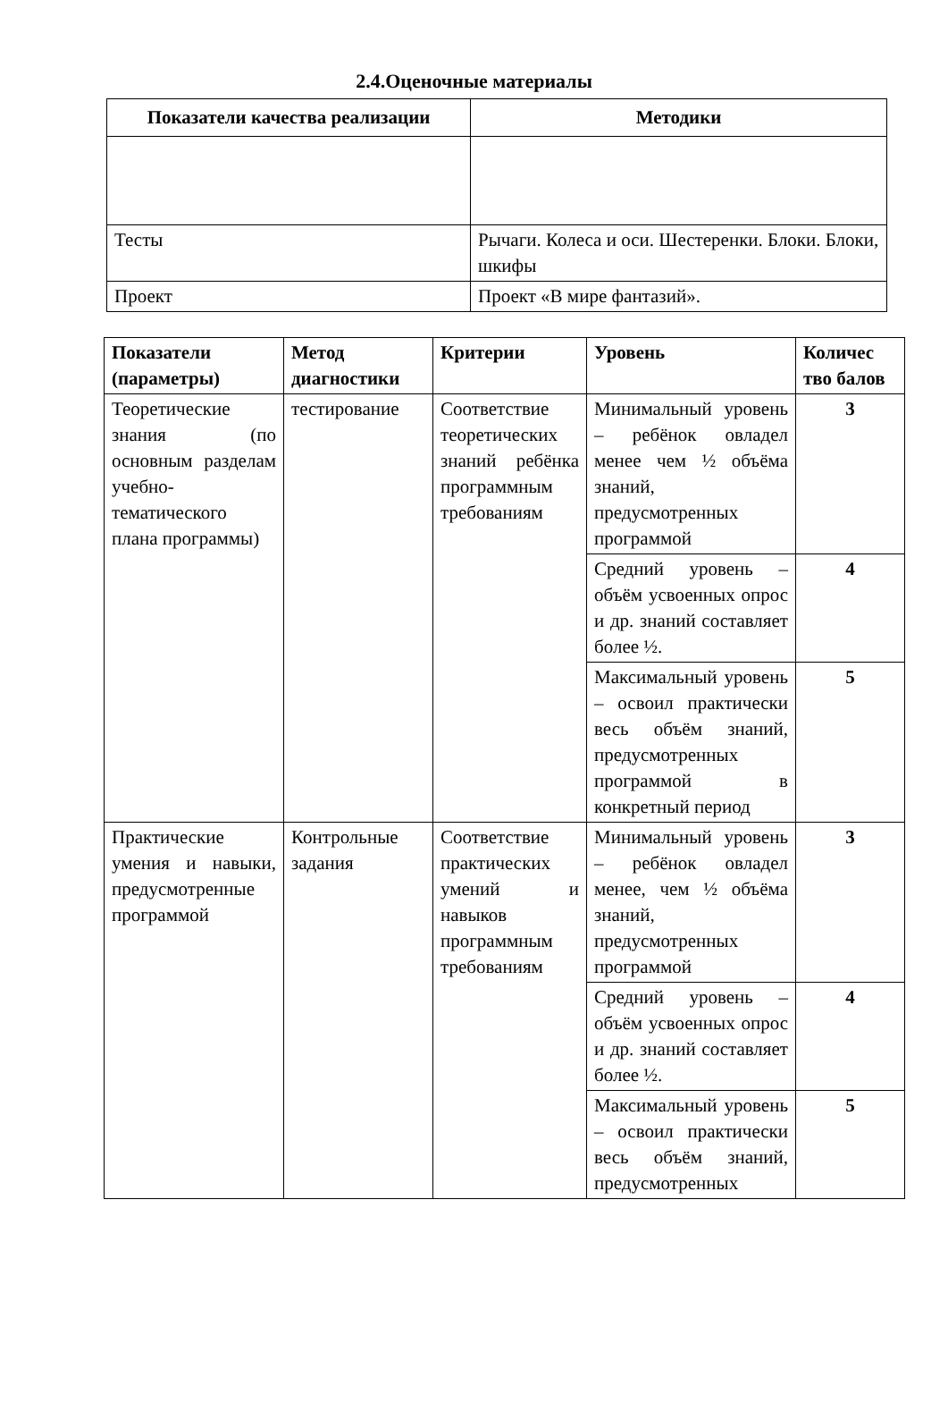2.4.Оценочные материалы
| Показатели качества реализации | Методики |
| --- | --- |
| Тесты | Рычаги. Колеса и оси. Шестеренки. Блоки. Блоки, шкифы |
| Проект | Проект «В мире фантазий». |
| Показатели (параметры) | Метод диагностики | Критерии | Уровень | Количес тво балов |
| --- | --- | --- | --- | --- |
| Теоретические знания (по основным разделам учебно-тематического плана программы) | тестирование | Соответствие теоретических знаний ребёнка программным требованиям | Минимальный уровень – ребёнок овладел менее чем ½ объёма знаний, предусмотренных программой | 3 |
| | | | Средний уровень – объём усвоенных опрос и др. знаний составляет более ½. | 4 |
| | | | Максимальный уровень – освоил практически весь объём знаний, предусмотренных программой в конкретный период | 5 |
| Практические умения и навыки, предусмотренные программой | Контрольные задания | Соответствие практических умений и навыков программным требованиям | Минимальный уровень – ребёнок овладел менее, чем ½ объёма знаний, предусмотренных программой | 3 |
| | | | Средний уровень – объём усвоенных опрос и др. знаний составляет более ½. | 4 |
| | | | Максимальный уровень – освоил практически весь объём знаний, предусмотренных | 5 |